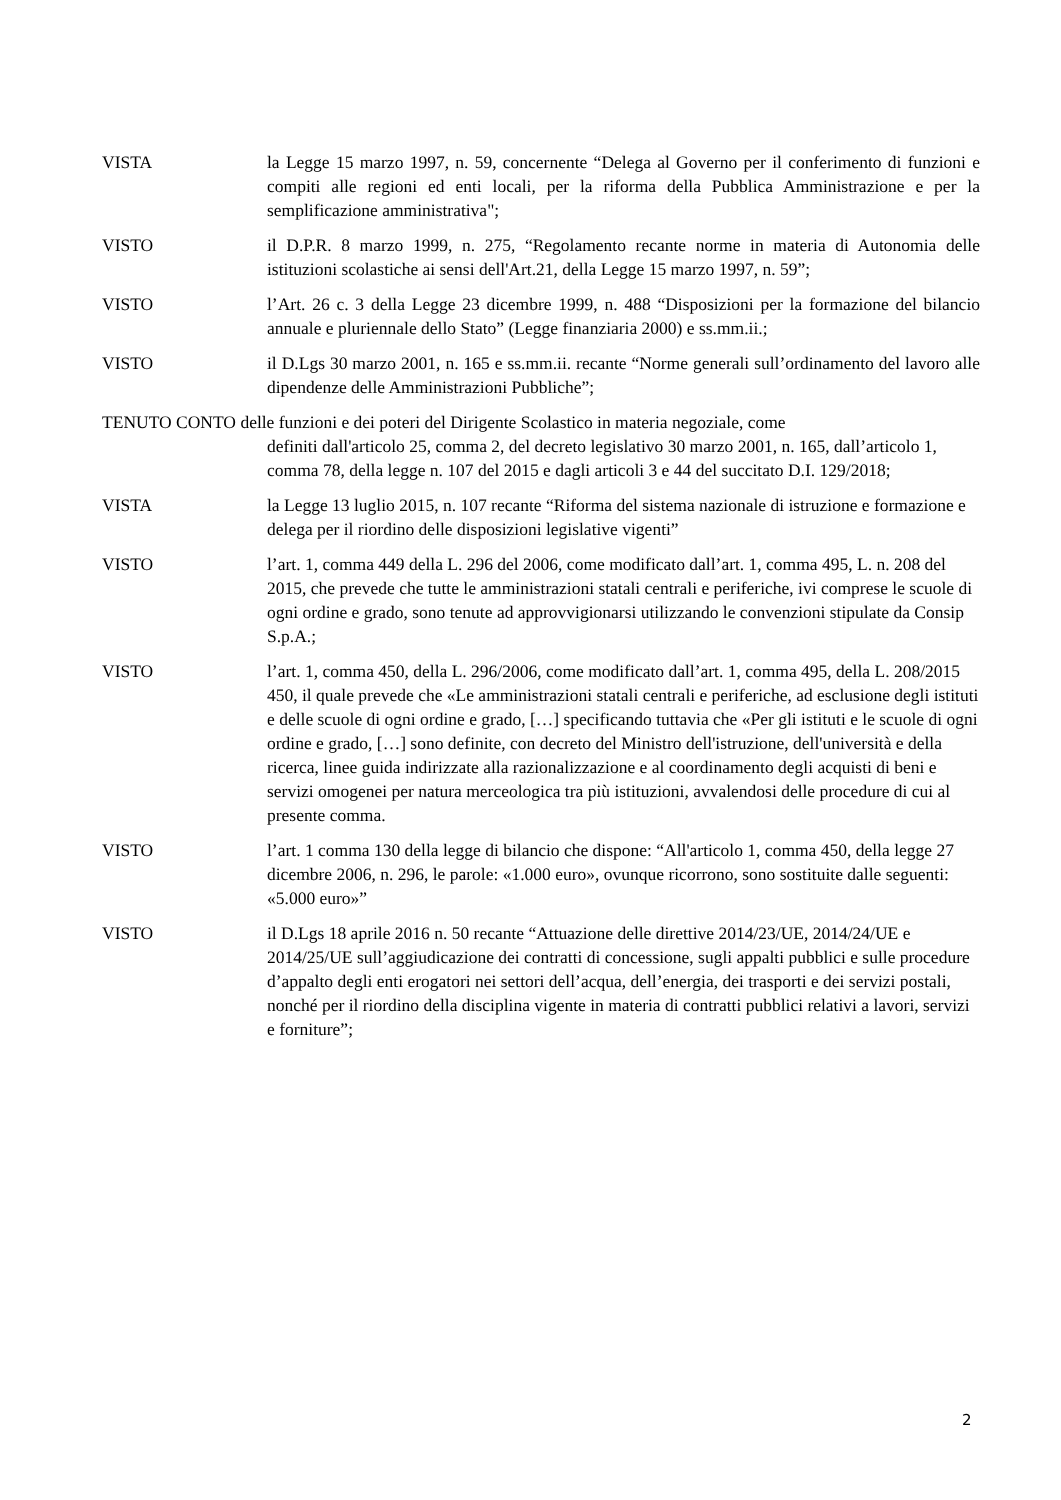VISTA la Legge 15 marzo 1997, n. 59, concernente “Delega al Governo per il conferimento di funzioni e compiti alle regioni ed enti locali, per la riforma della Pubblica Amministrazione e per la semplificazione amministrativa";
VISTO il D.P.R. 8 marzo 1999, n. 275, “Regolamento recante norme in materia di Autonomia delle istituzioni scolastiche ai sensi dell'Art.21, della Legge 15 marzo 1997, n. 59”;
VISTO l’Art. 26 c. 3 della Legge 23 dicembre 1999, n. 488 “Disposizioni per la formazione del bilancio annuale e pluriennale dello Stato” (Legge finanziaria 2000) e ss.mm.ii.;
VISTO il D.Lgs 30 marzo 2001, n. 165 e ss.mm.ii. recante “Norme generali sull’ordinamento del lavoro alle dipendenze delle Amministrazioni Pubbliche”;
TENUTO CONTO delle funzioni e dei poteri del Dirigente Scolastico in materia negoziale, come
definiti dall'articolo 25, comma 2, del decreto legislativo 30 marzo 2001, n. 165, dall’articolo 1, comma 78, della legge n. 107 del 2015 e dagli articoli 3 e 44 del succitato D.I. 129/2018;
VISTA la Legge 13 luglio 2015, n. 107 recante “Riforma del sistema nazionale di istruzione e formazione e delega per il riordino delle disposizioni legislative vigenti”
VISTO l’art. 1, comma 449 della L. 296 del 2006, come modificato dall’art. 1, comma 495, L. n. 208 del 2015, che prevede che tutte le amministrazioni statali centrali e periferiche, ivi comprese le scuole di ogni ordine e grado, sono tenute ad approvvigionarsi utilizzando le convenzioni stipulate da Consip S.p.A.;
VISTO l’art. 1, comma 450, della L. 296/2006, come modificato dall’art. 1, comma 495, della L. 208/2015 450, il quale prevede che «Le amministrazioni statali centrali e periferiche, ad esclusione degli istituti e delle scuole di ogni ordine e grado, […] specificando tuttavia che «Per gli istituti e le scuole di ogni ordine e grado, […] sono definite, con decreto del Ministro dell'istruzione, dell'università e della ricerca, linee guida indirizzate alla razionalizzazione e al coordinamento degli acquisti di beni e servizi omogenei per natura merceologica tra più istituzioni, avvalendosi delle procedure di cui al presente comma.
VISTO l’art. 1 comma 130 della legge di bilancio che dispone: “All'articolo 1, comma 450, della legge 27 dicembre 2006, n. 296, le parole: «1.000 euro», ovunque ricorrono, sono sostituite dalle seguenti: «5.000 euro»”
VISTO il D.Lgs 18 aprile 2016 n. 50 recante “Attuazione delle direttive 2014/23/UE, 2014/24/UE e 2014/25/UE sull’aggiudicazione dei contratti di concessione, sugli appalti pubblici e sulle procedure d’appalto degli enti erogatori nei settori dell’acqua, dell’energia, dei trasporti e dei servizi postali, nonché per il riordino della disciplina vigente in materia di contratti pubblici relativi a lavori, servizi e forniture”;
2